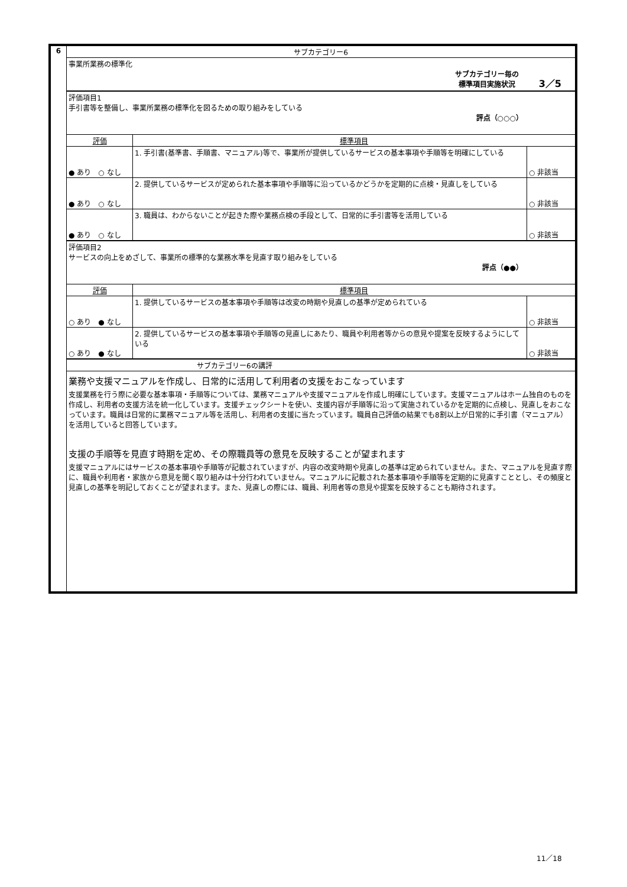| 6 | サブカテゴリー6 | | |
| | 事業所業務の標準化 サブカテゴリー毎の 標準項目実施状況 3／5 | | |
| | 評価項目1 手引書等を整備し、事業所業務の標準化を図るための取り組みをしている 評点（○○○） | | |
| | 評価 | 標準項目 | |
| | ● あり ○ なし | 1. 手引書(基準書、手順書、マニュアル)等で、事業所が提供しているサービスの基本事項や手順等を明確にしている | ○ 非該当 |
| | ● あり ○ なし | 2. 提供しているサービスが定められた基本事項や手順等に沿っているかどうかを定期的に点検・見直しをしている | ○ 非該当 |
| | ● あり ○ なし | 3. 職員は、わからないことが起きた際や業務点検の手段として、日常的に手引書等を活用している | ○ 非該当 |
| | 評価項目2 サービスの向上をめざして、事業所の標準的な業務水準を見直す取り組みをしている 評点（●●） | | |
| | 評価 | 標準項目 | |
| | ○ あり ● なし | 1. 提供しているサービスの基本事項や手順等は改変の時期や見直しの基準が定められている | ○ 非該当 |
| | ○ あり ● なし | 2. 提供しているサービスの基本事項や手順等の見直しにあたり、職員や利用者等からの意見や提案を反映するようにしている | ○ 非該当 |
| | サブカテゴリー6の講評 | | |
| | 業務や支援マニュアルを作成し、日常的に活用して利用者の支援をおこなっています 支援業務を行う際に必要な基本事項・手順等については、業務マニュアルや支援マニュアルを作成し明確にしています。支援マニュアルはホーム独自のものを作成し、利用者の支援方法を統一化しています。支援チェックシートを使い、支援内容が手順等に沿って実施されているかを定期的に点検し、見直しをおこなっています。職員は日常的に業務マニュアル等を活用し、利用者の支援に当たっています。職員自己評価の結果でも8割以上が日常的に手引書（マニュアル）を活用していると回答しています。 支援の手順等を見直す時期を定め、その際職員等の意見を反映することが望まれます 支援マニュアルにはサービスの基本事項や手順等が記載されていますが、内容の改変時期や見直しの基準は定められていません。また、マニュアルを見直す際に、職員や利用者・家族から意見を聞く取り組みは十分行われていません。マニュアルに記載された基本事項や手順等を定期的に見直すこととし、その頻度と見直しの基準を明記しておくことが望まれます。また、見直しの際には、職員、利用者等の意見や提案を反映することも期待されます。 | | |
11／18